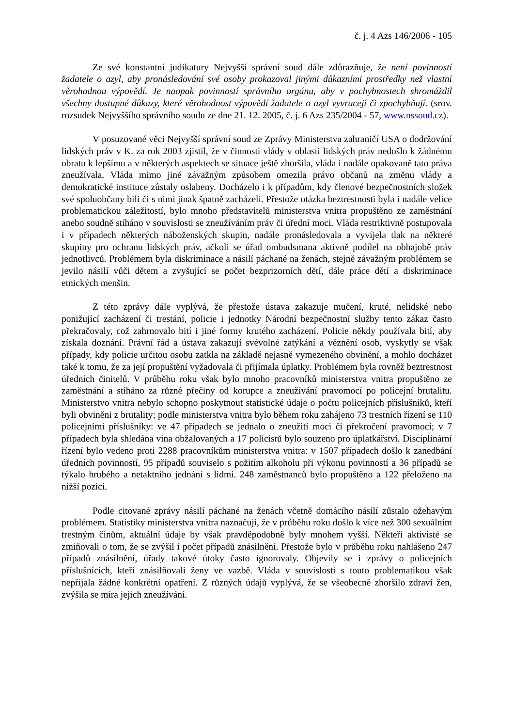č. j. 4 Azs 146/2006 - 105
Ze své konstantní judikatury Nejvyšší správní soud dále zdůrazňuje, že není povinností žadatele o azyl, aby pronásledování své osoby prokazoval jinými důkazními prostředky než vlastní věrohodnou výpovědí. Je naopak povinností správního orgánu, aby v pochybnostech shromáždil všechny dostupné důkazy, které věrohodnost výpovědí žadatele o azyl vyvracejí či zpochybňují. (srov. rozsudek Nejvyššího správního soudu ze dne 21. 12. 2005, č. j. 6 Azs 235/2004 - 57, www.nssoud.cz).
V posuzované věci Nejvyšší správní soud ze Zprávy Ministerstva zahraničí USA o dodržování lidských práv v K. za rok 2003 zjistil, že v činnosti vlády v oblasti lidských práv nedošlo k žádnému obratu k lepšímu a v některých aspektech se situace ještě zhoršila, vláda i nadále opakovaně tato práva zneužívala. Vláda mimo jiné závažným způsobem omezila právo občanů na změnu vlády a demokratické instituce zůstaly oslabeny. Docházelo i k případům, kdy členové bezpečnostních složek své spoluobčany bili či s nimi jinak špatně zacházeli. Přestože otázka beztrestnosti byla i nadále velice problematickou záležitostí, bylo mnoho představitelů ministerstva vnitra propuštěno ze zaměstnání anebo soudně stíháno v souvislosti se zneužíváním práv či úřední moci. Vláda restriktivně postupovala i v případech některých náboženských skupin, nadále pronásledovala a vyvíjela tlak na některé skupiny pro ochranu lidských práv, ačkoli se úřad ombudsmana aktivně podílel na obhajobě práv jednotlivců. Problémem byla diskriminace a násilí páchané na ženách, stejně závažným problémem se jevilo násilí vůči dětem a zvyšující se počet bezprizorních dětí, dále práce dětí a diskriminace etnických menšin.
Z této zprávy dále vyplývá, že přestože ústava zakazuje mučení, kruté, nelidské nebo ponižující zacházení či trestání, policie i jednotky Národní bezpečnostní služby tento zákaz často překračovaly, což zahrnovalo bití i jiné formy krutého zacházení. Policie někdy používala bití, aby získala doznání. Právní řád a ústava zakazují svévolné zatýkání a věznění osob, vyskytly se však případy, kdy policie určitou osobu zatkla na základě nejasně vymezeného obvinění, a mohlo docházet také k tomu, že za její propuštění vyžadovala či přijímala úplatky. Problémem byla rovněž beztrestnost úředních činitelů. V průběhu roku však bylo mnoho pracovníků ministerstva vnitra propuštěno ze zaměstnání a stíháno za různé přečiny od korupce a zneužívání pravomocí po policejní brutalitu. Ministerstvo vnitra nebylo schopno poskytnout statistické údaje o počtu policejních příslušníků, kteří byli obviněni z brutality; podle ministerstva vnitra bylo během roku zahájeno 73 trestních řízení se 110 policejními příslušníky: ve 47 případech se jednalo o zneužití moci či překročení pravomocí; v 7 případech byla shledána vina obžalovaných a 17 policistů bylo souzeno pro úplatkářství. Disciplinární řízení bylo vedeno proti 2288 pracovníkům ministerstva vnitra: v 1507 případech došlo k zanedbání úředních povinností, 95 případů souviselo s požitím alkoholu při výkonu povinností a 36 případů se týkalo hrubého a netaktního jednání s lidmi. 248 zaměstnanců bylo propuštěno a 122 přeloženo na nižší pozici.
Podle citované zprávy násilí páchané na ženách včetně domácího násilí zůstalo ožehavým problémem. Statistiky ministerstva vnitra naznačují, že v průběhu roku došlo k více než 300 sexuálním trestným činům, aktuální údaje by však pravděpodobně byly mnohem vyšší. Někteří aktivisté se zmiňovali o tom, že se zvýšil i počet případů znásilnění. Přestože bylo v průběhu roku nahlášeno 247 případů znásilnění, úřady takové útoky často ignorovaly. Objevily se i zprávy o policejních příslušnících, kteří znásilňovali ženy ve vazbě. Vláda v souvislosti s touto problematikou však nepřijala žádné konkrétní opatření. Z různých údajů vyplývá, že se všeobecně zhoršilo zdraví žen, zvýšila se míra jejich zneužívání.